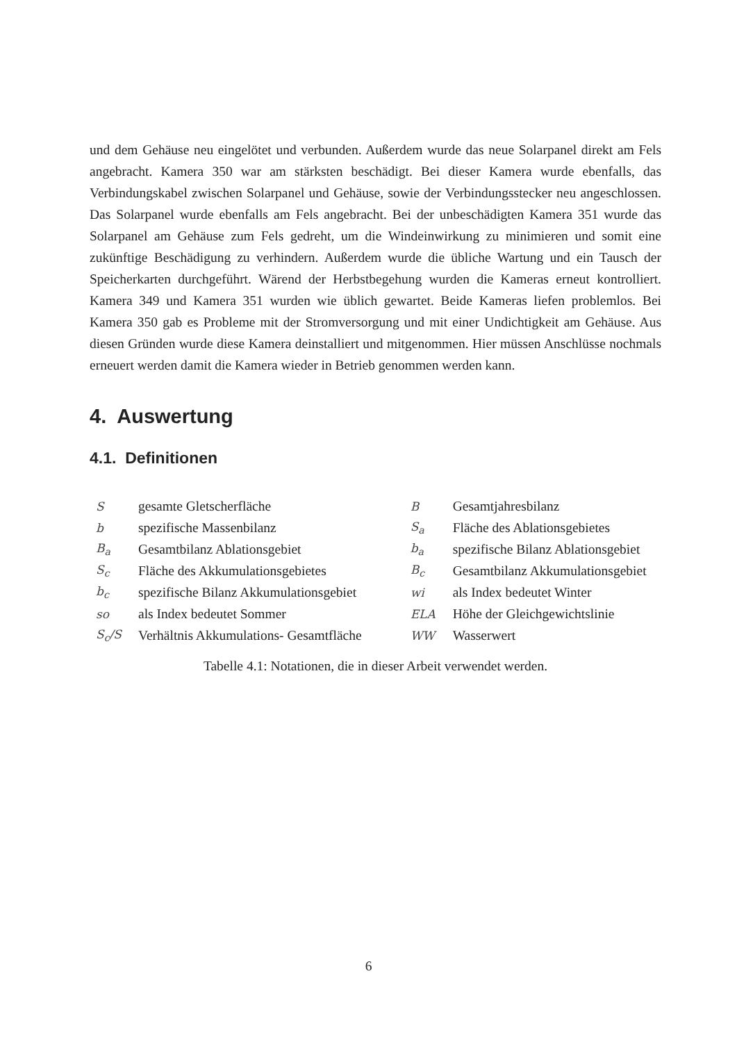und dem Gehäuse neu eingelötet und verbunden. Außerdem wurde das neue Solarpanel direkt am Fels angebracht. Kamera 350 war am stärksten beschädigt. Bei dieser Kamera wurde ebenfalls, das Verbindungskabel zwischen Solarpanel und Gehäuse, sowie der Verbindungsstecker neu angeschlossen. Das Solarpanel wurde ebenfalls am Fels angebracht. Bei der unbeschädigten Kamera 351 wurde das Solarpanel am Gehäuse zum Fels gedreht, um die Windeinwirkung zu minimieren und somit eine zukünftige Beschädigung zu verhindern. Außerdem wurde die übliche Wartung und ein Tausch der Speicherkarten durchgeführt. Wärend der Herbstbegehung wurden die Kameras erneut kontrolliert. Kamera 349 und Kamera 351 wurden wie üblich gewartet. Beide Kameras liefen problemlos. Bei Kamera 350 gab es Probleme mit der Stromversorgung und mit einer Undichtigkeit am Gehäuse. Aus diesen Gründen wurde diese Kamera deinstalliert und mitgenommen. Hier müssen Anschlüsse nochmals erneuert werden damit die Kamera wieder in Betrieb genommen werden kann.
4. Auswertung
4.1. Definitionen
| S | gesamte Gletscherfläche | | B | Gesamtjahresbilanz |
| b | spezifische Massenbilanz | | S<sub>a</sub> | Fläche des Ablationsgebietes |
| B<sub>a</sub> | Gesamtbilanz Ablationsgebiet | | b<sub>a</sub> | spezifische Bilanz Ablationsgebiet |
| S<sub>c</sub> | Fläche des Akkumulationsgebietes | | B<sub>c</sub> | Gesamtbilanz Akkumulationsgebiet |
| b<sub>c</sub> | spezifische Bilanz Akkumulationsgebiet | | wi | als Index bedeutet Winter |
| so | als Index bedeutet Sommer | | ELA | Höhe der Gleichgewichtslinie |
| S<sub>c</sub>/S | Verhältnis Akkumulations- Gesamtfläche | | WW | Wasserwert |
Tabelle 4.1: Notationen, die in dieser Arbeit verwendet werden.
6